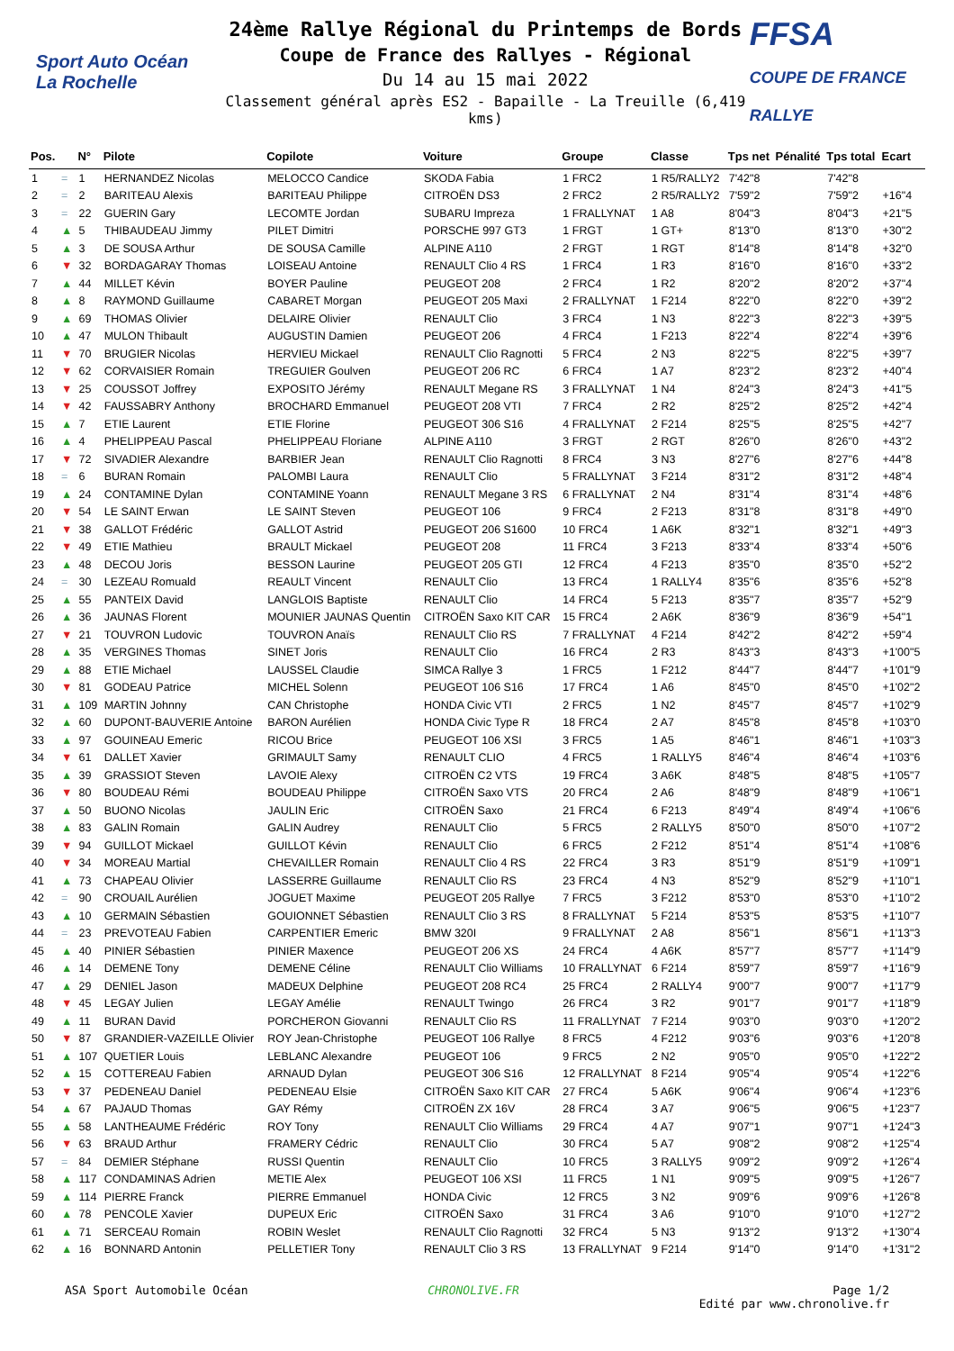Sport Auto Océan
La Rochelle
24ème Rallye Régional du Printemps de Bords
Coupe de France des Rallyes - Régional
Du 14 au 15 mai 2022
Classement général après ES2 - Bapaille - La Treuille (6,419 kms)
FFSA
COUPE DE FRANCE RALLYE
| Pos. | | N° | Pilote | Copilote | Voiture | Groupe | Classe | Tps net | Pénalité | Tps total | Ecart |
| --- | --- | --- | --- | --- | --- | --- | --- | --- | --- | --- | --- |
| 1 | = | 1 | HERNANDEZ Nicolas | MELOCCO Candice | SKODA Fabia | 1 FRC2 | 1 R5/RALLY2 | 7'42"8 | | 7'42"8 | |
| 2 | = | 2 | BARITEAU Alexis | BARITEAU Philippe | CITROËN DS3 | 2 FRC2 | 2 R5/RALLY2 | 7'59"2 | | 7'59"2 | +16"4 |
| 3 | = | 22 | GUERIN Gary | LECOMTE Jordan | SUBARU Impreza | 1 FRALLYNAT | 1 A8 | 8'04"3 | | 8'04"3 | +21"5 |
| 4 | ▲ | 5 | THIBAUDEAU Jimmy | PILET Dimitri | PORSCHE 997 GT3 | 1 FRGT | 1 GT+ | 8'13"0 | | 8'13"0 | +30"2 |
| 5 | ▲ | 3 | DE SOUSA Arthur | DE SOUSA Camille | ALPINE A110 | 2 FRGT | 1 RGT | 8'14"8 | | 8'14"8 | +32"0 |
| 6 | ▼ | 32 | BORDAGARAY Thomas | LOISEAU Antoine | RENAULT Clio 4 RS | 1 FRC4 | 1 R3 | 8'16"0 | | 8'16"0 | +33"2 |
| 7 | ▲ | 44 | MILLET Kévin | BOYER Pauline | PEUGEOT 208 | 2 FRC4 | 1 R2 | 8'20"2 | | 8'20"2 | +37"4 |
| 8 | ▲ | 8 | RAYMOND Guillaume | CABARET Morgan | PEUGEOT 205 Maxi | 2 FRALLYNAT | 1 F214 | 8'22"0 | | 8'22"0 | +39"2 |
| 9 | ▲ | 69 | THOMAS Olivier | DELAIRE Olivier | RENAULT Clio | 3 FRC4 | 1 N3 | 8'22"3 | | 8'22"3 | +39"5 |
| 10 | ▲ | 47 | MULON Thibault | AUGUSTIN Damien | PEUGEOT 206 | 4 FRC4 | 1 F213 | 8'22"4 | | 8'22"4 | +39"6 |
| 11 | ▼ | 70 | BRUGIER Nicolas | HERVIEU Mickael | RENAULT Clio Ragnotti | 5 FRC4 | 2 N3 | 8'22"5 | | 8'22"5 | +39"7 |
| 12 | ▼ | 62 | CORVAISIER Romain | TREGUIER Goulven | PEUGEOT 206 RC | 6 FRC4 | 1 A7 | 8'23"2 | | 8'23"2 | +40"4 |
| 13 | ▼ | 25 | COUSSOT Joffrey | EXPOSITO Jérémy | RENAULT Megane RS | 3 FRALLYNAT | 1 N4 | 8'24"3 | | 8'24"3 | +41"5 |
| 14 | ▼ | 42 | FAUSSABRY Anthony | BROCHARD Emmanuel | PEUGEOT 208 VTI | 7 FRC4 | 2 R2 | 8'25"2 | | 8'25"2 | +42"4 |
| 15 | ▲ | 7 | ETIE Laurent | ETIE Florine | PEUGEOT 306 S16 | 4 FRALLYNAT | 2 F214 | 8'25"5 | | 8'25"5 | +42"7 |
| 16 | ▲ | 4 | PHELIPPEAU Pascal | PHELIPPEAU Floriane | ALPINE A110 | 3 FRGT | 2 RGT | 8'26"0 | | 8'26"0 | +43"2 |
| 17 | ▼ | 72 | SIVADIER Alexandre | BARBIER Jean | RENAULT Clio Ragnotti | 8 FRC4 | 3 N3 | 8'27"6 | | 8'27"6 | +44"8 |
| 18 | = | 6 | BURAN Romain | PALOMBI Laura | RENAULT Clio | 5 FRALLYNAT | 3 F214 | 8'31"2 | | 8'31"2 | +48"4 |
| 19 | ▲ | 24 | CONTAMINE Dylan | CONTAMINE Yoann | RENAULT Megane 3 RS | 6 FRALLYNAT | 2 N4 | 8'31"4 | | 8'31"4 | +48"6 |
| 20 | ▼ | 54 | LE SAINT Erwan | LE SAINT Steven | PEUGEOT 106 | 9 FRC4 | 2 F213 | 8'31"8 | | 8'31"8 | +49"0 |
| 21 | ▼ | 38 | GALLOT Frédéric | GALLOT Astrid | PEUGEOT 206 S1600 | 10 FRC4 | 1 A6K | 8'32"1 | | 8'32"1 | +49"3 |
| 22 | ▼ | 49 | ETIE Mathieu | BRAULT Mickael | PEUGEOT 208 | 11 FRC4 | 3 F213 | 8'33"4 | | 8'33"4 | +50"6 |
| 23 | ▲ | 48 | DECOU Joris | BESSON Laurine | PEUGEOT 205 GTI | 12 FRC4 | 4 F213 | 8'35"0 | | 8'35"0 | +52"2 |
| 24 | = | 30 | LEZEAU Romuald | REAULT Vincent | RENAULT Clio | 13 FRC4 | 1 RALLY4 | 8'35"6 | | 8'35"6 | +52"8 |
| 25 | ▲ | 55 | PANTEIX David | LANGLOIS Baptiste | RENAULT Clio | 14 FRC4 | 5 F213 | 8'35"7 | | 8'35"7 | +52"9 |
| 26 | ▲ | 36 | JAUNAS Florent | MOUNIER JAUNAS Quentin | CITROËN Saxo KIT CAR | 15 FRC4 | 2 A6K | 8'36"9 | | 8'36"9 | +54"1 |
| 27 | ▼ | 21 | TOUVRON Ludovic | TOUVRON Anaïs | RENAULT Clio RS | 7 FRALLYNAT | 4 F214 | 8'42"2 | | 8'42"2 | +59"4 |
| 28 | ▲ | 35 | VERGINES Thomas | SINET Joris | RENAULT Clio | 16 FRC4 | 2 R3 | 8'43"3 | | 8'43"3 | +1'00"5 |
| 29 | ▲ | 88 | ETIE Michael | LAUSSEL Claudie | SIMCA Rallye 3 | 1 FRC5 | 1 F212 | 8'44"7 | | 8'44"7 | +1'01"9 |
| 30 | ▼ | 81 | GODEAU Patrice | MICHEL Solenn | PEUGEOT 106 S16 | 17 FRC4 | 1 A6 | 8'45"0 | | 8'45"0 | +1'02"2 |
| 31 | ▲ | 109 | MARTIN Johnny | CAN Christophe | HONDA Civic VTI | 2 FRC5 | 1 N2 | 8'45"7 | | 8'45"7 | +1'02"9 |
| 32 | ▲ | 60 | DUPONT-BAUVERIE Antoine | BARON Aurélien | HONDA Civic Type R | 18 FRC4 | 2 A7 | 8'45"8 | | 8'45"8 | +1'03"0 |
| 33 | ▲ | 97 | GOUINEAU Emeric | RICOU Brice | PEUGEOT 106 XSI | 3 FRC5 | 1 A5 | 8'46"1 | | 8'46"1 | +1'03"3 |
| 34 | ▼ | 61 | DALLET Xavier | GRIMAULT Samy | RENAULT CLIO | 4 FRC5 | 1 RALLY5 | 8'46"4 | | 8'46"4 | +1'03"6 |
| 35 | ▲ | 39 | GRASSIOT Steven | LAVOIE Alexy | CITROËN C2 VTS | 19 FRC4 | 3 A6K | 8'48"5 | | 8'48"5 | +1'05"7 |
| 36 | ▼ | 80 | BOUDEAU Rémi | BOUDEAU Philippe | CITROËN Saxo VTS | 20 FRC4 | 2 A6 | 8'48"9 | | 8'48"9 | +1'06"1 |
| 37 | ▲ | 50 | BUONO Nicolas | JAULIN Eric | CITROËN Saxo | 21 FRC4 | 6 F213 | 8'49"4 | | 8'49"4 | +1'06"6 |
| 38 | ▲ | 83 | GALIN Romain | GALIN Audrey | RENAULT Clio | 5 FRC5 | 2 RALLY5 | 8'50"0 | | 8'50"0 | +1'07"2 |
| 39 | ▼ | 94 | GUILLOT Mickael | GUILLOT Kévin | RENAULT Clio | 6 FRC5 | 2 F212 | 8'51"4 | | 8'51"4 | +1'08"6 |
| 40 | ▼ | 34 | MOREAU Martial | CHEVAILLER Romain | RENAULT Clio 4 RS | 22 FRC4 | 3 R3 | 8'51"9 | | 8'51"9 | +1'09"1 |
| 41 | ▲ | 73 | CHAPEAU Olivier | LASSERRE Guillaume | RENAULT Clio RS | 23 FRC4 | 4 N3 | 8'52"9 | | 8'52"9 | +1'10"1 |
| 42 | = | 90 | CROUAIL Aurélien | JOGUET Maxime | PEUGEOT 205 Rallye | 7 FRC5 | 3 F212 | 8'53"0 | | 8'53"0 | +1'10"2 |
| 43 | ▲ | 10 | GERMAIN Sébastien | GOUIONNET Sébastien | RENAULT Clio 3 RS | 8 FRALLYNAT | 5 F214 | 8'53"5 | | 8'53"5 | +1'10"7 |
| 44 | = | 23 | PREVOTEAU Fabien | CARPENTIER Emeric | BMW 320I | 9 FRALLYNAT | 2 A8 | 8'56"1 | | 8'56"1 | +1'13"3 |
| 45 | ▲ | 40 | PINIER Sébastien | PINIER Maxence | PEUGEOT 206 XS | 24 FRC4 | 4 A6K | 8'57"7 | | 8'57"7 | +1'14"9 |
| 46 | ▲ | 14 | DEMENE Tony | DEMENE Céline | RENAULT Clio Williams | 10 FRALLYNAT | 6 F214 | 8'59"7 | | 8'59"7 | +1'16"9 |
| 47 | ▲ | 29 | DENIEL Jason | MADEUX Delphine | PEUGEOT 208 RC4 | 25 FRC4 | 2 RALLY4 | 9'00"7 | | 9'00"7 | +1'17"9 |
| 48 | ▼ | 45 | LEGAY Julien | LEGAY Amélie | RENAULT Twingo | 26 FRC4 | 3 R2 | 9'01"7 | | 9'01"7 | +1'18"9 |
| 49 | ▲ | 11 | BURAN David | PORCHERON Giovanni | RENAULT Clio RS | 11 FRALLYNAT | 7 F214 | 9'03"0 | | 9'03"0 | +1'20"2 |
| 50 | ▼ | 87 | GRANDIER-VAZEILLE Olivier | ROY Jean-Christophe | PEUGEOT 106 Rallye | 8 FRC5 | 4 F212 | 9'03"6 | | 9'03"6 | +1'20"8 |
| 51 | ▲ | 107 | QUETIER Louis | LEBLANC Alexandre | PEUGEOT 106 | 9 FRC5 | 2 N2 | 9'05"0 | | 9'05"0 | +1'22"2 |
| 52 | ▲ | 15 | COTTEREAU Fabien | ARNAUD Dylan | PEUGEOT 306 S16 | 12 FRALLYNAT | 8 F214 | 9'05"4 | | 9'05"4 | +1'22"6 |
| 53 | ▼ | 37 | PEDENEAU Daniel | PEDENEAU Elsie | CITROËN Saxo KIT CAR | 27 FRC4 | 5 A6K | 9'06"4 | | 9'06"4 | +1'23"6 |
| 54 | ▲ | 67 | PAJAUD Thomas | GAY Rémy | CITROËN ZX 16V | 28 FRC4 | 3 A7 | 9'06"5 | | 9'06"5 | +1'23"7 |
| 55 | ▲ | 58 | LANTHEAUME Frédéric | ROY Tony | RENAULT Clio Williams | 29 FRC4 | 4 A7 | 9'07"1 | | 9'07"1 | +1'24"3 |
| 56 | ▼ | 63 | BRAUD Arthur | FRAMERY Cédric | RENAULT Clio | 30 FRC4 | 5 A7 | 9'08"2 | | 9'08"2 | +1'25"4 |
| 57 | = | 84 | DEMIER Stéphane | RUSSI Quentin | RENAULT Clio | 10 FRC5 | 3 RALLY5 | 9'09"2 | | 9'09"2 | +1'26"4 |
| 58 | ▲ | 117 | CONDAMINAS Adrien | METIE Alex | PEUGEOT 106 XSI | 11 FRC5 | 1 N1 | 9'09"5 | | 9'09"5 | +1'26"7 |
| 59 | ▲ | 114 | PIERRE Franck | PIERRE Emmanuel | HONDA Civic | 12 FRC5 | 3 N2 | 9'09"6 | | 9'09"6 | +1'26"8 |
| 60 | ▲ | 78 | PENCOLE Xavier | DUPEUX Eric | CITROËN Saxo | 31 FRC4 | 3 A6 | 9'10"0 | | 9'10"0 | +1'27"2 |
| 61 | ▲ | 71 | SERCEAU Romain | ROBIN Weslet | RENAULT Clio Ragnotti | 32 FRC4 | 5 N3 | 9'13"2 | | 9'13"2 | +1'30"4 |
| 62 | ▲ | 16 | BONNARD Antonin | PELLETIER Tony | RENAULT Clio 3 RS | 13 FRALLYNAT | 9 F214 | 9'14"0 | | 9'14"0 | +1'31"2 |
ASA Sport Automobile Océan CHRONOLIVE.FR Page 1/2
Edité par www.chronolive.fr